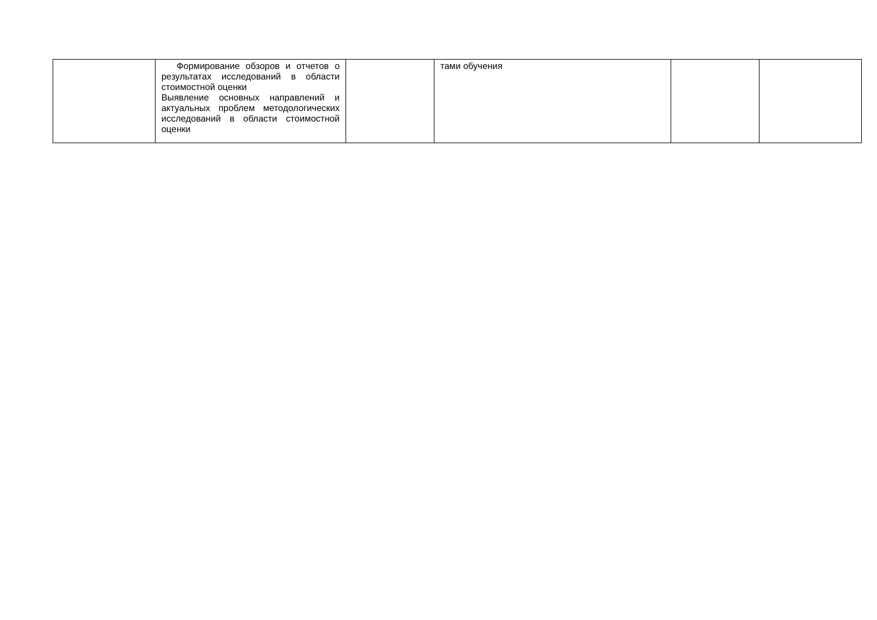| | Формирование обзоров и отчетов о результатах исследований в области стоимостной оценки Выявление основных направлений и актуальных проблем методологических исследований в области стоимостной оценки | | тами обучения | | |